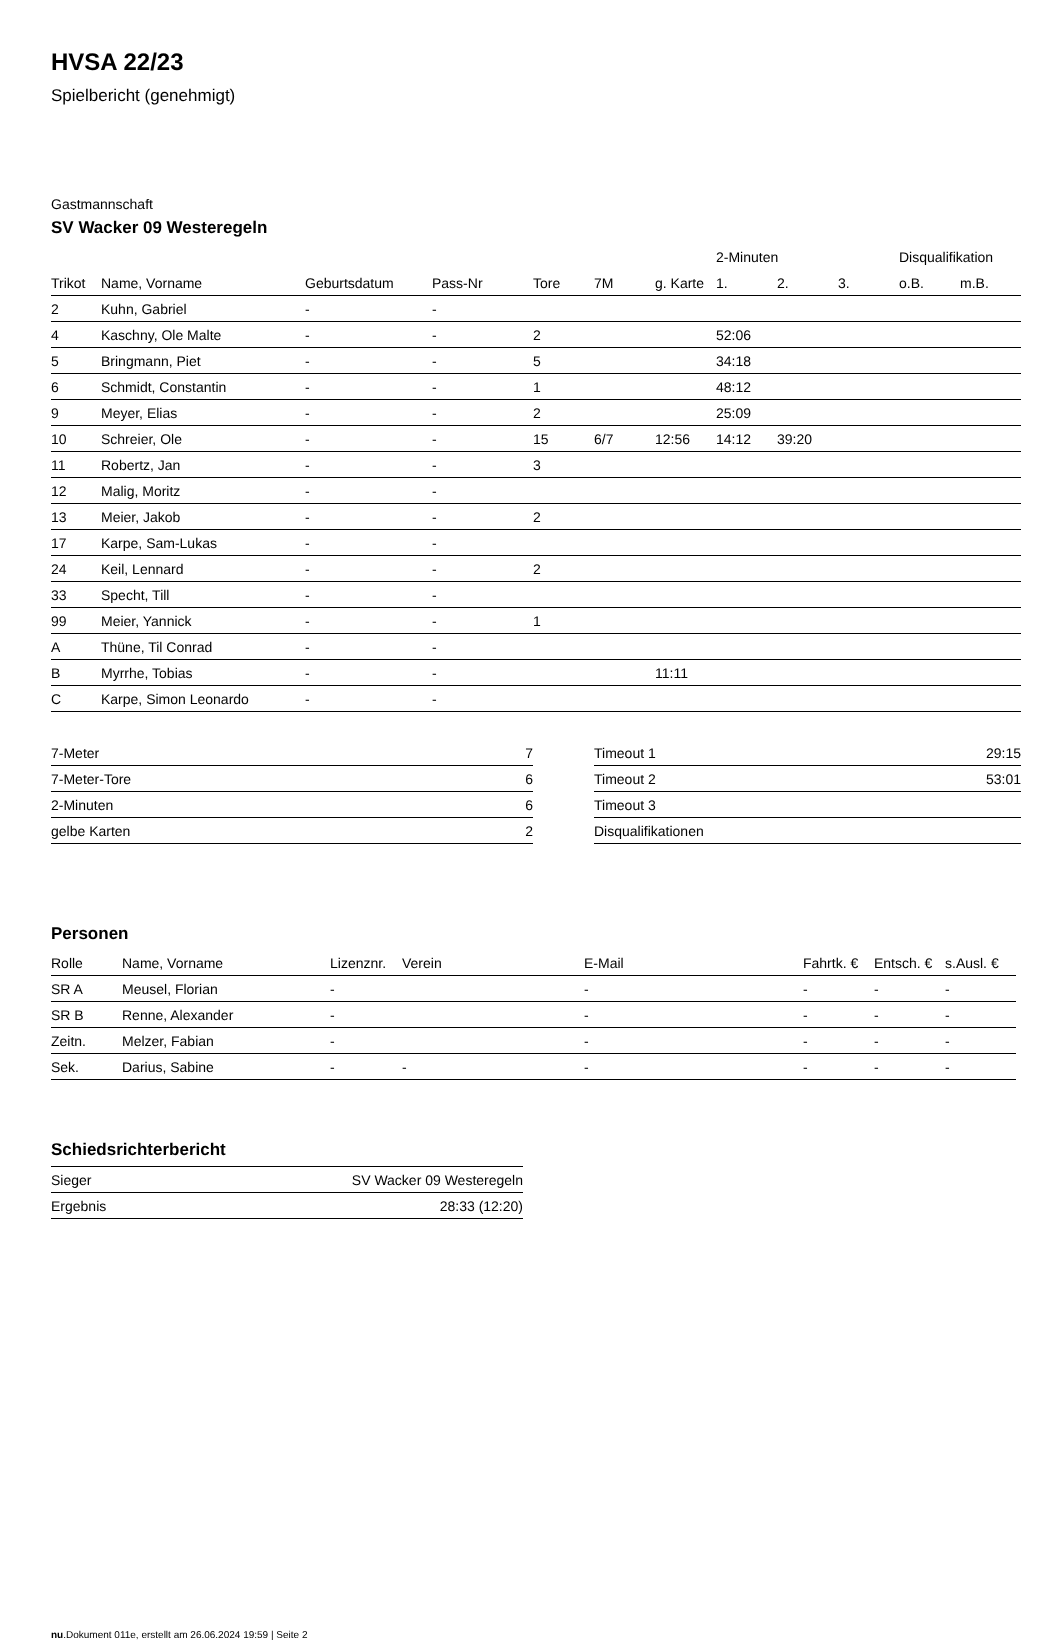HVSA 22/23
Spielbericht (genehmigt)
Gastmannschaft
SV Wacker 09 Westeregeln
| | | | | | | | 2-Minuten | | | Disqualifikation | |
| --- | --- | --- | --- | --- | --- | --- | --- | --- | --- | --- | --- |
| Trikot | Name, Vorname | Geburtsdatum | Pass-Nr | Tore | 7M | g. Karte | 1. | 2. | 3. | o.B. | m.B. |
| 2 | Kuhn, Gabriel | - | - | | | | | | | | |
| 4 | Kaschny, Ole Malte | - | - | 2 | | | 52:06 | | | | |
| 5 | Bringmann, Piet | - | - | 5 | | | 34:18 | | | | |
| 6 | Schmidt, Constantin | - | - | 1 | | | 48:12 | | | | |
| 9 | Meyer, Elias | - | - | 2 | | | 25:09 | | | | |
| 10 | Schreier, Ole | - | - | 15 | 6/7 | 12:56 | 14:12 | 39:20 | | | |
| 11 | Robertz, Jan | - | - | 3 | | | | | | | |
| 12 | Malig, Moritz | - | - | | | | | | | | |
| 13 | Meier, Jakob | - | - | 2 | | | | | | | |
| 17 | Karpe, Sam-Lukas | - | - | | | | | | | | |
| 24 | Keil, Lennard | - | - | 2 | | | | | | | |
| 33 | Specht, Till | - | - | | | | | | | | |
| 99 | Meier, Yannick | - | - | 1 | | | | | | | |
| A | Thüne, Til Conrad | - | - | | | | | | | | |
| B | Myrrhe, Tobias | - | - | | | 11:11 | | | | | |
| C | Karpe, Simon Leonardo | - | - | | | | | | | | |
| 7-Meter | 7 |
| 7-Meter-Tore | 6 |
| 2-Minuten | 6 |
| gelbe Karten | 2 |
| Timeout 1 | 29:15 |
| Timeout 2 | 53:01 |
| Timeout 3 | |
| Disqualifikationen | |
Personen
| Rolle | Name, Vorname | Lizenznr. | Verein | E-Mail | Fahrtk. € | Entsch. € | s.Ausl. € |
| --- | --- | --- | --- | --- | --- | --- | --- |
| SR A | Meusel, Florian | - | | - | - | - | - |
| SR B | Renne, Alexander | - | | - | - | - | - |
| Zeitn. | Melzer, Fabian | - | | - | - | - | - |
| Sek. | Darius, Sabine | - | - | - | - | - | - |
Schiedsrichterbericht
| Sieger | SV Wacker 09 Westeregeln |
| Ergebnis | 28:33 (12:20) |
nu.Dokument 011e, erstellt am 26.06.2024 19:59 | Seite 2